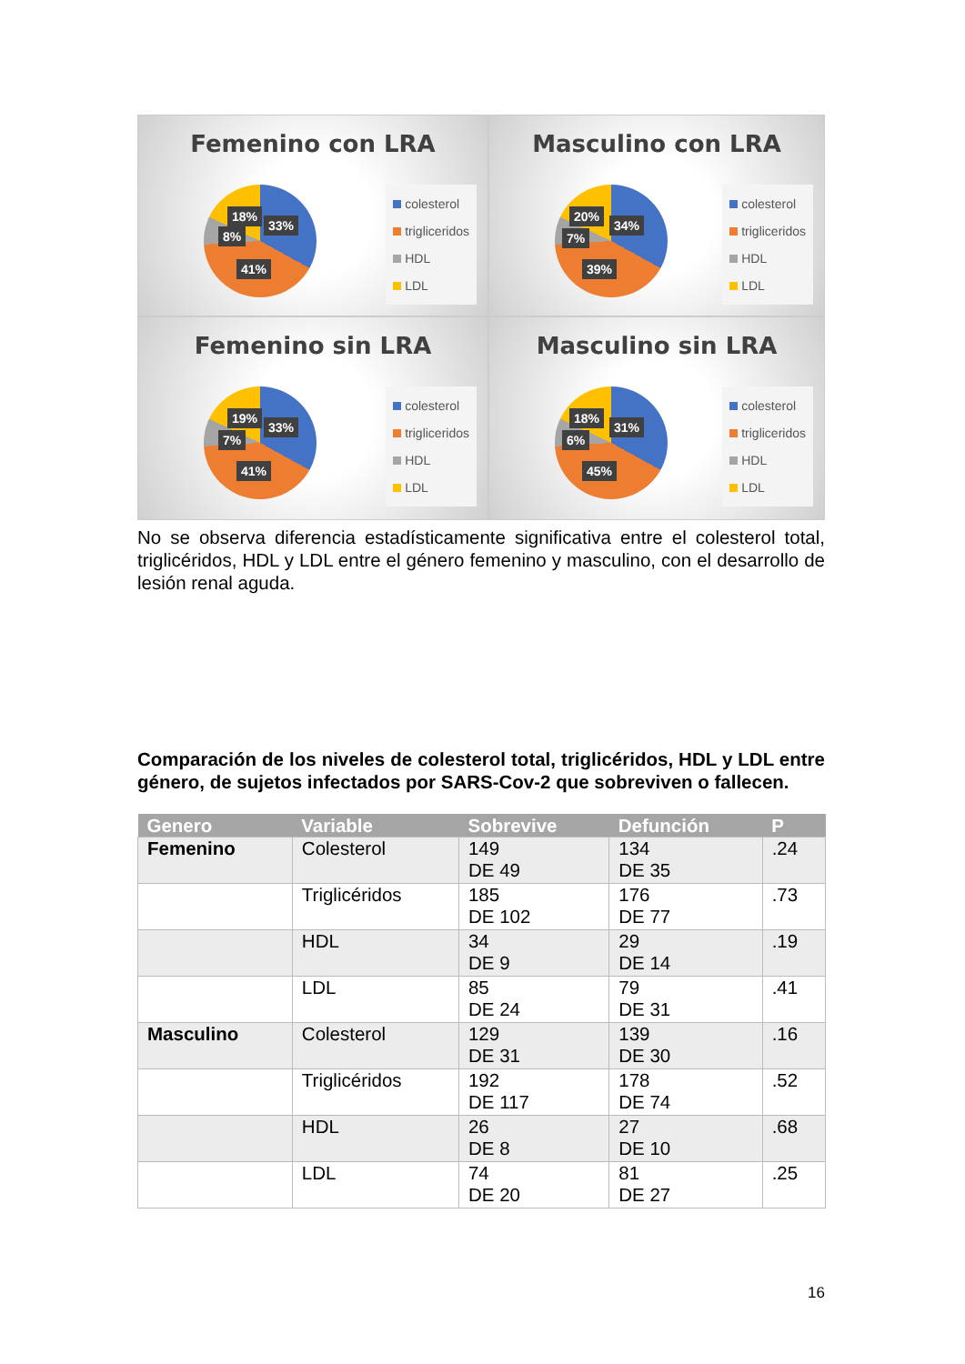Femenino con LRA
18%
33%
8%
41%
colesterol
trigliceridos
HDL
LDL
Masculino con LRA
20%
34%
7%
39%
colesterol
trigliceridos
HDL
LDL
Femenino sin LRA
19%
33%
7%
41%
colesterol
trigliceridos
HDL
LDL
Masculino sin LRA
18%
31%
6%
45%
colesterol
trigliceridos
HDL
LDL
No se observa diferencia estadísticamente significativa entre el colesterol total, triglicéridos, HDL y LDL entre el género femenino y masculino, con el desarrollo de lesión renal aguda.
Comparación de los niveles de colesterol total, triglicéridos, HDL y LDL entre género, de sujetos infectados por SARS-Cov-2 que sobreviven o fallecen.
| Genero | Variable | Sobrevive | Defunción | P |
| --- | --- | --- | --- | --- |
| Femenino | Colesterol | 149 DE 49 | 134 DE 35 | .24 |
| | Triglicéridos | 185 DE 102 | 176 DE 77 | .73 |
| | HDL | 34 DE 9 | 29 DE 14 | .19 |
| | LDL | 85 DE 24 | 79 DE 31 | .41 |
| Masculino | Colesterol | 129 DE 31 | 139 DE 30 | .16 |
| | Triglicéridos | 192 DE 117 | 178 DE 74 | .52 |
| | HDL | 26 DE 8 | 27 DE 10 | .68 |
| | LDL | 74 DE 20 | 81 DE 27 | .25 |
16